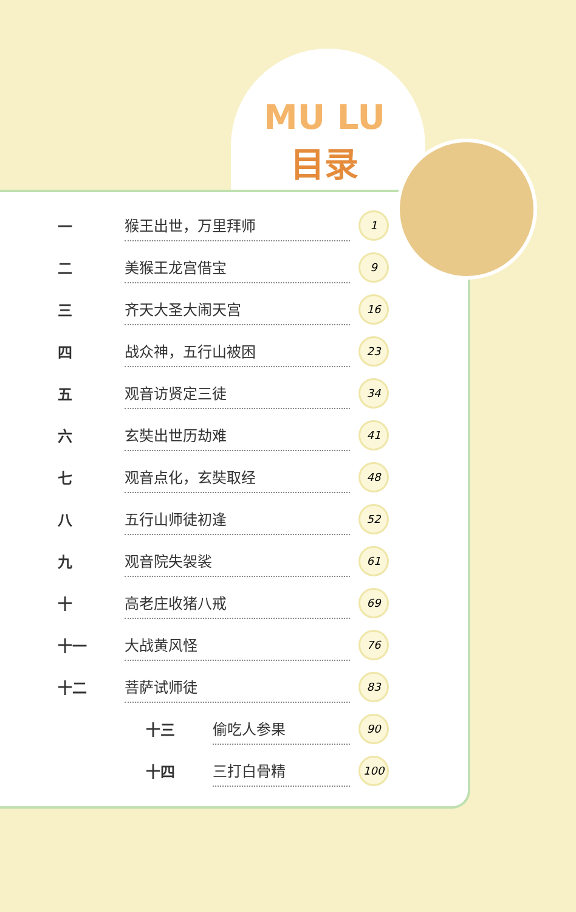MU LU
目录
一猴王出世，万里拜师 1
二美猴王龙宫借宝 9
三齐天大圣大闹天宫 16
四战众神，五行山被困 23
五观音访贤定三徒 34
六玄奘出世历劫难 41
七观音点化，玄奘取经 48
八五行山师徒初逢 52
九观音院失袈裟 61
十高老庄收猪八戒 69
十一 大战黄风怪 76
十二 菩萨试师徒 83
十三 偷吃人参果 90
十四 三打白骨精 100